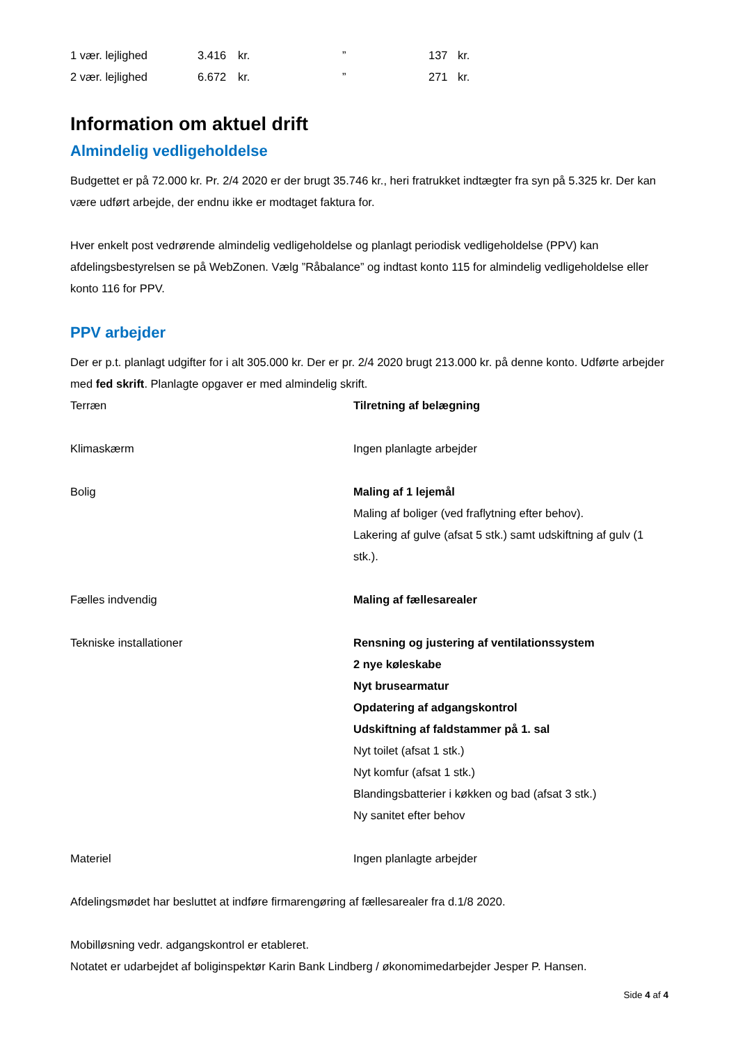| 1 vær. lejlighed | 3.416 | kr. | ” | 137 | kr. |
| 2 vær. lejlighed | 6.672 | kr. | ” | 271 | kr. |
Information om aktuel drift
Almindelig vedligeholdelse
Budgettet er på 72.000 kr. Pr. 2/4 2020 er der brugt 35.746 kr., heri fratrukket indtægter fra syn på 5.325 kr. Der kan være udført arbejde, der endnu ikke er modtaget faktura for.
Hver enkelt post vedrørende almindelig vedligeholdelse og planlagt periodisk vedligeholdelse (PPV) kan afdelingsbestyrelsen se på WebZonen. Vælg ”Råbalance” og indtast konto 115 for almindelig vedligeholdelse eller konto 116 for PPV.
PPV arbejder
Der er p.t. planlagt udgifter for i alt 305.000 kr. Der er pr. 2/4 2020 brugt 213.000 kr. på denne konto. Udførte arbejder med fed skrift. Planlagte opgaver er med almindelig skrift.
| Terræn | Tilretning af belægning |
| Klimaskærm | Ingen planlagte arbejder |
| Bolig | Maling af 1 lejemål Maling af boliger (ved fraflytning efter behov). Lakering af gulve (afsat 5 stk.) samt udskiftning af gulv (1 stk.). |
| Fælles indvendig | Maling af fællesarealer |
| Tekniske installationer | Rensning og justering af ventilationssystem 2 nye køleskabe Nyt brusearmatur Opdatering af adgangskontrol Udskiftning af faldstammer på 1. sal Nyt toilet (afsat 1 stk.) Nyt komfur (afsat 1 stk.) Blandingsbatterier i køkken og bad (afsat 3 stk.) Ny sanitet efter behov |
| Materiel | Ingen planlagte arbejder |
Afdelingsmødet har besluttet at indføre firmarengøring af fællesarealer fra d.1/8 2020.
Mobilløsning vedr. adgangskontrol er etableret.
Notatet er udarbejdet af boliginspektør Karin Bank Lindberg / økonomimedarbejder Jesper P. Hansen.
Side 4 af 4